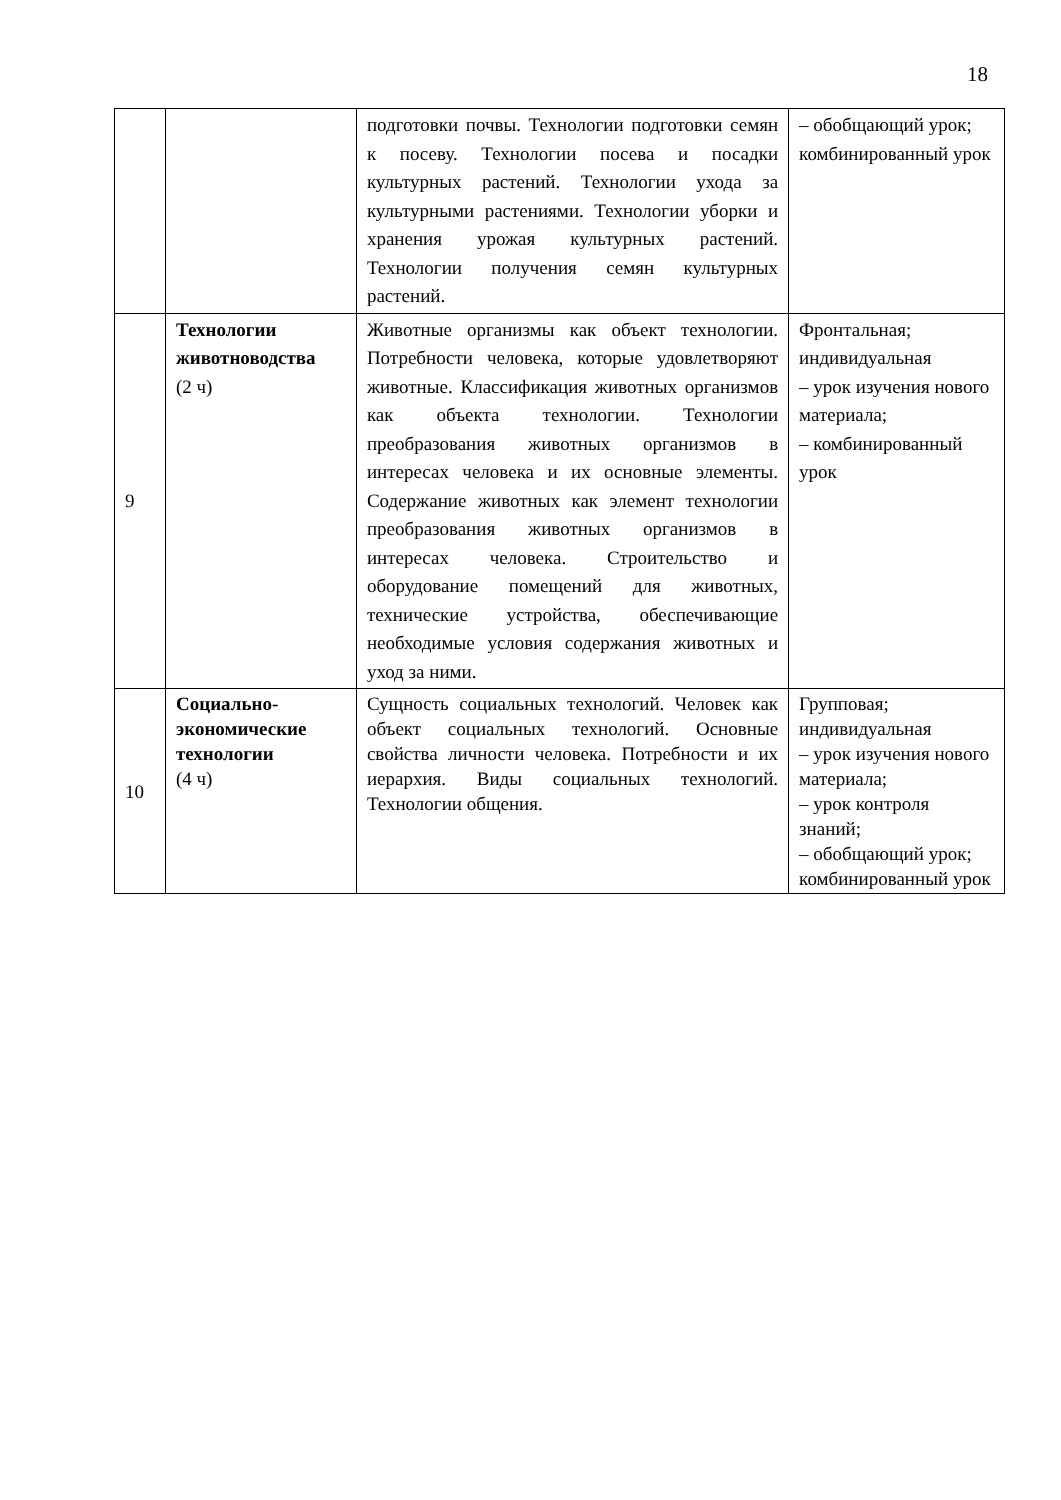18
| | | подготовки почвы. Технологии подготовки семян к посеву. Технологии посева и посадки культурных растений. Технологии ухода за культурными растениями. Технологии уборки и хранения урожая культурных растений. Технологии получения семян культурных растений. | – обобщающий урок; комбинированный урок |
| 9 | Технологии животноводства (2 ч) | Животные организмы как объект технологии. Потребности человека, которые удовлетворяют животные. Классификация животных организмов как объекта технологии. Технологии преобразования животных организмов в интересах человека и их основные элементы. Содержание животных как элемент технологии преобразования животных организмов в интересах человека. Строительство и оборудование помещений для животных, технические устройства, обеспечивающие необходимые условия содержания животных и уход за ними. | Фронтальная; индивидуальная – урок изучения нового материала; – комбинированный урок |
| 10 | Социально-экономические технологии (4 ч) | Сущность социальных технологий. Человек как объект социальных технологий. Основные свойства личности человека. Потребности и их иерархия. Виды социальных технологий. Технологии общения. | Групповая; индивидуальная – урок изучения нового материала; – урок контроля знаний; – обобщающий урок; комбинированный урок |